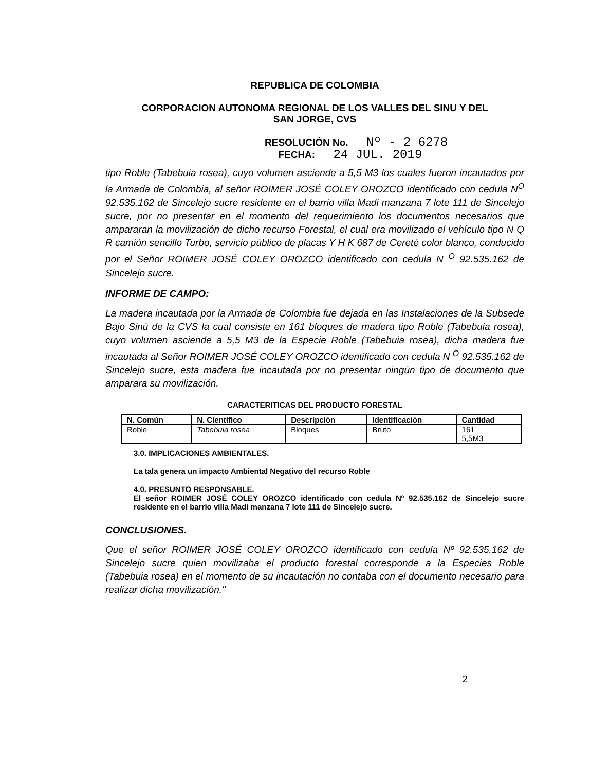REPUBLICA DE COLOMBIA
CORPORACION AUTONOMA REGIONAL DE LOS VALLES DEL SINU Y DEL
SAN JORGE, CVS
RESOLUCIÓN No. Nº - 2 6278
FECHA: 24 JUL. 2019
tipo Roble (Tabebuia rosea), cuyo volumen asciende a 5,5 M3 los cuales fueron incautados por la Armada de Colombia, al señor ROIMER JOSÉ COLEY OROZCO identificado con cedula N<sup>O</sup> 92.535.162 de Sincelejo sucre residente en el barrio villa Madi manzana 7 lote 111 de Sincelejo sucre, por no presentar en el momento del requerimiento los documentos necesarios que ampararan la movilización de dicho recurso Forestal, el cual era movilizado el vehículo tipo N Q R camión sencillo Turbo, servicio público de placas Y H K 687 de Cereté color blanco, conducido por el Señor ROIMER JOSÉ COLEY OROZCO identificado con cedula N <sup>O</sup> 92.535.162 de Sincelejo sucre.
INFORME DE CAMPO:
La madera incautada por la Armada de Colombia fue dejada en las Instalaciones de la Subsede Bajo Sinú de la CVS la cual consiste en 161 bloques de madera tipo Roble (Tabebuia rosea), cuyo volumen asciende a 5,5 M3 de la Especie Roble (Tabebuia rosea), dicha madera fue incautada al Señor ROIMER JOSÉ COLEY OROZCO identificado con cedula N <sup>O</sup> 92.535.162 de Sincelejo sucre, esta madera fue incautada por no presentar ningún tipo de documento que amparara su movilización.
CARACTERITICAS DEL PRODUCTO FORESTAL
| N. Común | N. Científico | Descripción | Identificación | Cantidad |
| --- | --- | --- | --- | --- |
| Roble | Tabebuia rosea | Bloques | Bruto | 161 5,5M3 |
3.0. IMPLICACIONES AMBIENTALES.
La tala genera un impacto Ambiental Negativo del recurso Roble
4.0. PRESUNTO RESPONSABLE.
El señor ROIMER JOSÉ COLEY OROZCO identificado con cedula Nº 92.535.162 de Sincelejo sucre residente en el barrio villa Madi manzana 7 lote 111 de Sincelejo sucre.
CONCLUSIONES.
Que el señor ROIMER JOSÉ COLEY OROZCO identificado con cedula Nº 92.535.162 de Sincelejo sucre quien movilizaba el producto forestal corresponde a la Especies Roble (Tabebuia rosea) en el momento de su incautación no contaba con el documento necesario para realizar dicha movilización."
2